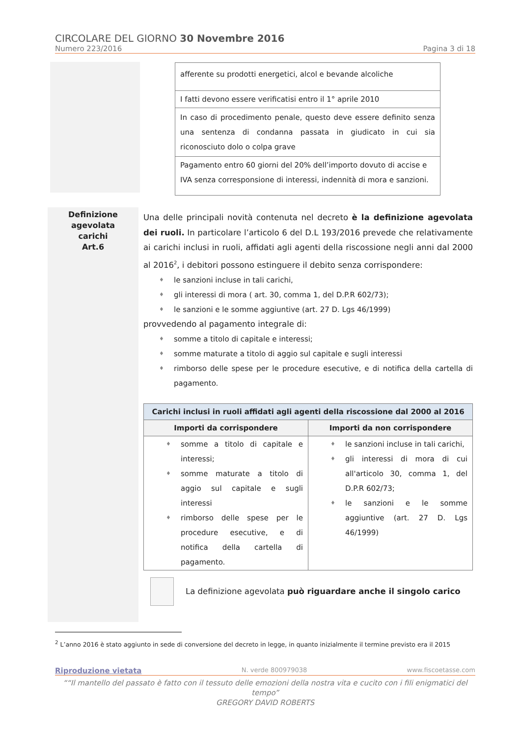CIRCOLARE DEL GIORNO 30 Novembre 2016
Numero 223/2016 Pagina 3 di 18
| afferente su prodotti energetici, alcol e bevande alcoliche |
| I fatti devono essere verificatisi entro il 1° aprile 2010 |
| In caso di procedimento penale, questo deve essere definito senza una sentenza di condanna passata in giudicato in cui sia riconosciuto dolo o colpa grave |
| Pagamento entro 60 giorni del 20% dell’importo dovuto di accise e IVA senza corresponsione di interessi, indennità di mora e sanzioni. |
Definizione
agevolata
carichi
Art.6
Una delle principali novità contenuta nel decreto è la definizione agevolata dei ruoli. In particolare l’articolo 6 del D.L 193/2016 prevede che relativamente ai carichi inclusi in ruoli, affidati agli agenti della riscossione negli anni dal 2000 al 2016<sup>2</sup>, i debitori possono estinguere il debito senza corrispondere:
♦ le sanzioni incluse in tali carichi,
♦ gli interessi di mora ( art. 30, comma 1, del D.P.R 602/73);
♦ le sanzioni e le somme aggiuntive (art. 27 D. Lgs 46/1999)
provvedendo al pagamento integrale di:
♦ somme a titolo di capitale e interessi;
♦ somme maturate a titolo di aggio sul capitale e sugli interessi
♦ rimborso delle spese per le procedure esecutive, e di notifica della cartella di pagamento.
| Carichi inclusi in ruoli affidati agli agenti della riscossione dal 2000 al 2016 | |
| --- | --- |
| Importi da corrispondere | Importi da non corrispondere |
| ♦ somme a titolo di capitale e interessi; ♦ somme maturate a titolo di aggio sul capitale e sugli interessi ♦ rimborso delle spese per le procedure esecutive, e di notifica della cartella di pagamento. | ♦ le sanzioni incluse in tali carichi, ♦ gli interessi di mora di cui all'articolo 30, comma 1, del D.P.R 602/73; ♦ le sanzioni e le somme aggiuntive (art. 27 D. Lgs 46/1999) |
La definizione agevolata può riguardare anche il singolo carico
<sup>2</sup> L’anno 2016 è stato aggiunto in sede di conversione del decreto in legge, in quanto inizialmente il termine previsto era il 2015
Riproduzione vietata N. verde 800979038 www.fiscoetasse.com
““Il mantello del passato è fatto con il tessuto delle emozioni della nostra vita e cucito con i fili enigmatici del tempo”
GREGORY DAVID ROBERTS